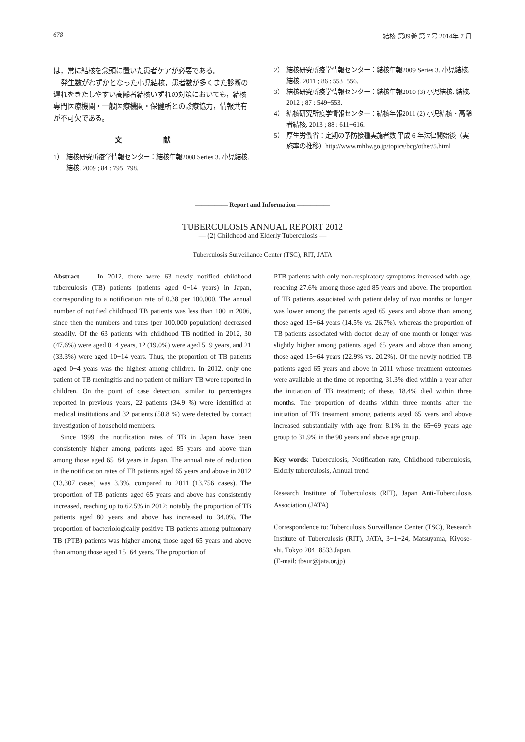678 結核 第89巻 第 7 号 2014年 7 月
は，常に結核を念頭に置いた患者ケアが必要である。
発生数がわずかとなった小児結核，患者数が多くまた診断の遅れをきたしやすい高齢者結核いずれの対策においても，結核専門医療機関・一般医療機関・保健所との診療協力，情報共有が不可欠である。
文 献
1） 結核研究所疫学情報センター：結核年報2008 Series 3. 小児結核. 結核. 2009 ; 84 : 795−798.
2） 結核研究所疫学情報センター：結核年報2009 Series 3. 小児結核. 結核. 2011 ; 86 : 553−556.
3） 結核研究所疫学情報センター：結核年報2010 (3) 小児結核. 結核. 2012 ; 87 : 549−553.
4） 結核研究所疫学情報センター：結核年報2011 (2) 小児結核・高齢者結核. 2013 ; 88 : 611−616.
5） 厚生労働省：定期の予防接種実施者数 平成 6 年法律開始後（実施率の推移）http://www.mhlw.go.jp/topics/bcg/other/5.html
――――― Report and Information ―――――
TUBERCULOSIS ANNUAL REPORT 2012
— (2) Childhood and Elderly Tuberculosis —
Tuberculosis Surveillance Center (TSC), RIT, JATA
Abstract In 2012, there were 63 newly notified childhood tuberculosis (TB) patients (patients aged 0−14 years) in Japan, corresponding to a notification rate of 0.38 per 100,000. The annual number of notified childhood TB patients was less than 100 in 2006, since then the numbers and rates (per 100,000 population) decreased steadily. Of the 63 patients with childhood TB notified in 2012, 30 (47.6%) were aged 0−4 years, 12 (19.0%) were aged 5−9 years, and 21 (33.3%) were aged 10−14 years. Thus, the proportion of TB patients aged 0−4 years was the highest among children. In 2012, only one patient of TB meningitis and no patient of miliary TB were reported in children. On the point of case detection, similar to percentages reported in previous years, 22 patients (34.9 %) were identified at medical institutions and 32 patients (50.8 %) were detected by contact investigation of household members.
Since 1999, the notification rates of TB in Japan have been consistently higher among patients aged 85 years and above than among those aged 65−84 years in Japan. The annual rate of reduction in the notification rates of TB patients aged 65 years and above in 2012 (13,307 cases) was 3.3%, compared to 2011 (13,756 cases). The proportion of TB patients aged 65 years and above has consistently increased, reaching up to 62.5% in 2012; notably, the proportion of TB patients aged 80 years and above has increased to 34.0%. The proportion of bacteriologically positive TB patients among pulmonary TB (PTB) patients was higher among those aged 65 years and above than among those aged 15−64 years. The proportion of
PTB patients with only non-respiratory symptoms increased with age, reaching 27.6% among those aged 85 years and above. The proportion of TB patients associated with patient delay of two months or longer was lower among the patients aged 65 years and above than among those aged 15−64 years (14.5% vs. 26.7%), whereas the proportion of TB patients associated with doctor delay of one month or longer was slightly higher among patients aged 65 years and above than among those aged 15−64 years (22.9% vs. 20.2%). Of the newly notified TB patients aged 65 years and above in 2011 whose treatment outcomes were available at the time of reporting, 31.3% died within a year after the initiation of TB treatment; of these, 18.4% died within three months. The proportion of deaths within three months after the initiation of TB treatment among patients aged 65 years and above increased substantially with age from 8.1% in the 65−69 years age group to 31.9% in the 90 years and above age group.
Key words: Tuberculosis, Notification rate, Childhood tuberculosis, Elderly tuberculosis, Annual trend
Research Institute of Tuberculosis (RIT), Japan Anti-Tuberculosis Association (JATA)
Correspondence to: Tuberculosis Surveillance Center (TSC), Research Institute of Tuberculosis (RIT), JATA, 3−1−24, Matsuyama, Kiyose-shi, Tokyo 204−8533 Japan.
(E-mail: tbsur@jata.or.jp)